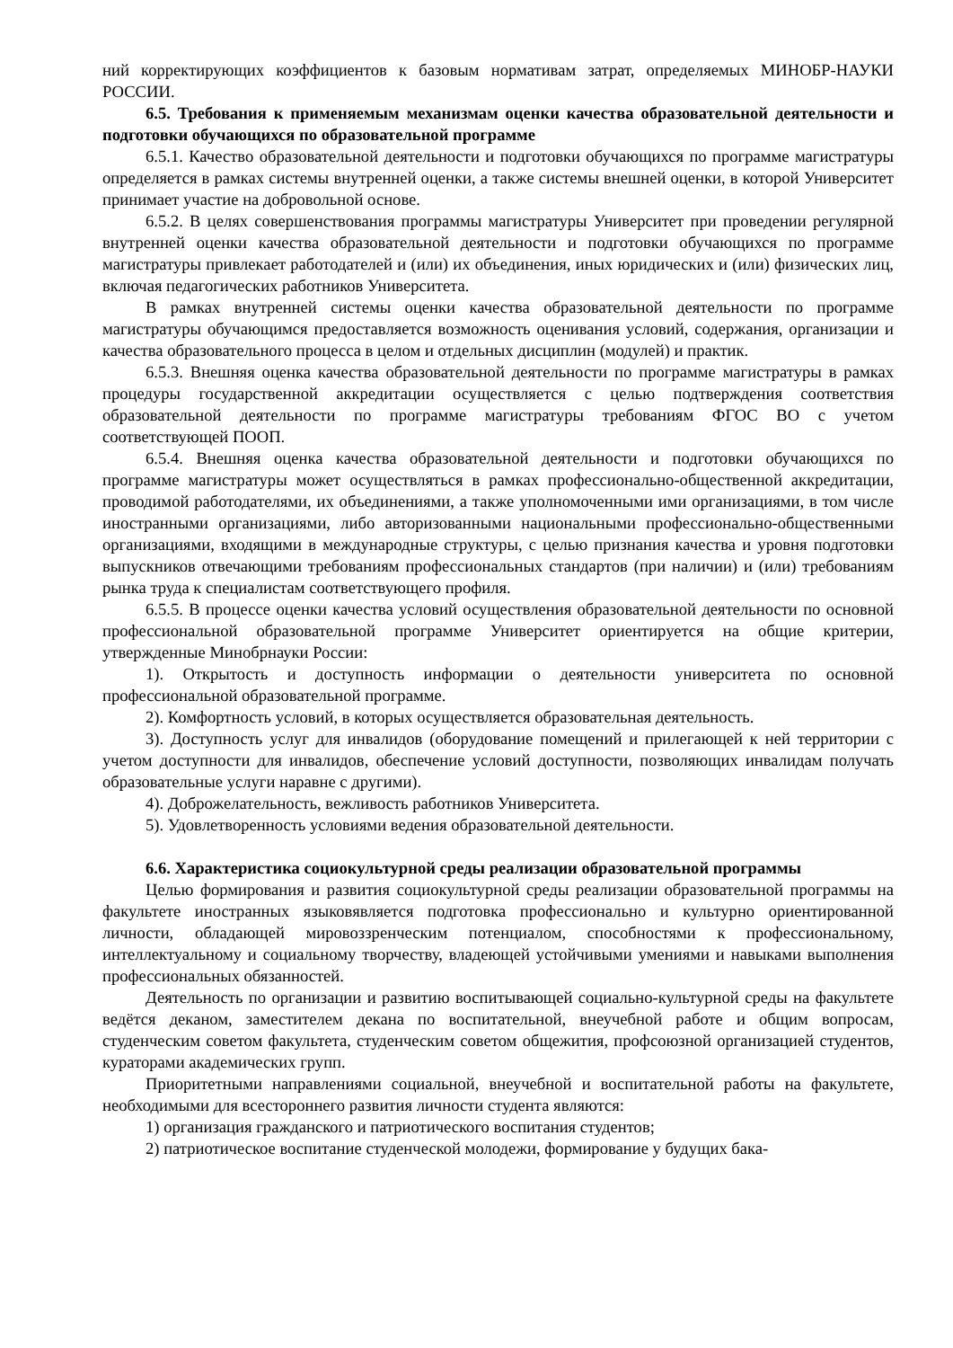ний корректирующих коэффициентов к базовым нормативам затрат, определяемых МИНОБР-НАУКИ РОССИИ.
6.5. Требования к применяемым механизмам оценки качества образовательной деятельности и подготовки обучающихся по образовательной программе
6.5.1. Качество образовательной деятельности и подготовки обучающихся по программе магистратуры определяется в рамках системы внутренней оценки, а также системы внешней оценки, в которой Университет принимает участие на добровольной основе.
6.5.2. В целях совершенствования программы магистратуры Университет при проведении регулярной внутренней оценки качества образовательной деятельности и подготовки обучающихся по программе магистратуры привлекает работодателей и (или) их объединения, иных юридических и (или) физических лиц, включая педагогических работников Университета.
В рамках внутренней системы оценки качества образовательной деятельности по программе магистратуры обучающимся предоставляется возможность оценивания условий, содержания, организации и качества образовательного процесса в целом и отдельных дисциплин (модулей) и практик.
6.5.3. Внешняя оценка качества образовательной деятельности по программе магистратуры в рамках процедуры государственной аккредитации осуществляется с целью подтверждения соответствия образовательной деятельности по программе магистратуры требованиям ФГОС ВО с учетом соответствующей ПООП.
6.5.4. Внешняя оценка качества образовательной деятельности и подготовки обучающихся по программе магистратуры может осуществляться в рамках профессионально-общественной аккредитации, проводимой работодателями, их объединениями, а также уполномоченными ими организациями, в том числе иностранными организациями, либо авторизованными национальными профессионально-общественными организациями, входящими в международные структуры, с целью признания качества и уровня подготовки выпускников отвечающими требованиям профессиональных стандартов (при наличии) и (или) требованиям рынка труда к специалистам соответствующего профиля.
6.5.5. В процессе оценки качества условий осуществления образовательной деятельности по основной профессиональной образовательной программе Университет ориентируется на общие критерии, утвержденные Минобрнауки России:
1). Открытость и доступность информации о деятельности университета по основной профессиональной образовательной программе.
2). Комфортность условий, в которых осуществляется образовательная деятельность.
3). Доступность услуг для инвалидов (оборудование помещений и прилегающей к ней территории с учетом доступности для инвалидов, обеспечение условий доступности, позволяющих инвалидам получать образовательные услуги наравне с другими).
4). Доброжелательность, вежливость работников Университета.
5). Удовлетворенность условиями ведения образовательной деятельности.
6.6. Характеристика социокультурной среды реализации образовательной программы
Целью формирования и развития социокультурной среды реализации образовательной программы на факультете иностранных языковявляется подготовка профессионально и культурно ориентированной личности, обладающей мировоззренческим потенциалом, способностями к профессиональному, интеллектуальному и социальному творчеству, владеющей устойчивыми умениями и навыками выполнения профессиональных обязанностей.
Деятельность по организации и развитию воспитывающей социально-культурной среды на факультете ведётся деканом, заместителем декана по воспитательной, внеучебной работе и общим вопросам, студенческим советом факультета, студенческим советом общежития, профсоюзной организацией студентов, кураторами академических групп.
Приоритетными направлениями социальной, внеучебной и воспитательной работы на факультете, необходимыми для всестороннего развития личности студента являются:
1) организация гражданского и патриотического воспитания студентов;
2) патриотическое воспитание студенческой молодежи, формирование у будущих бака-